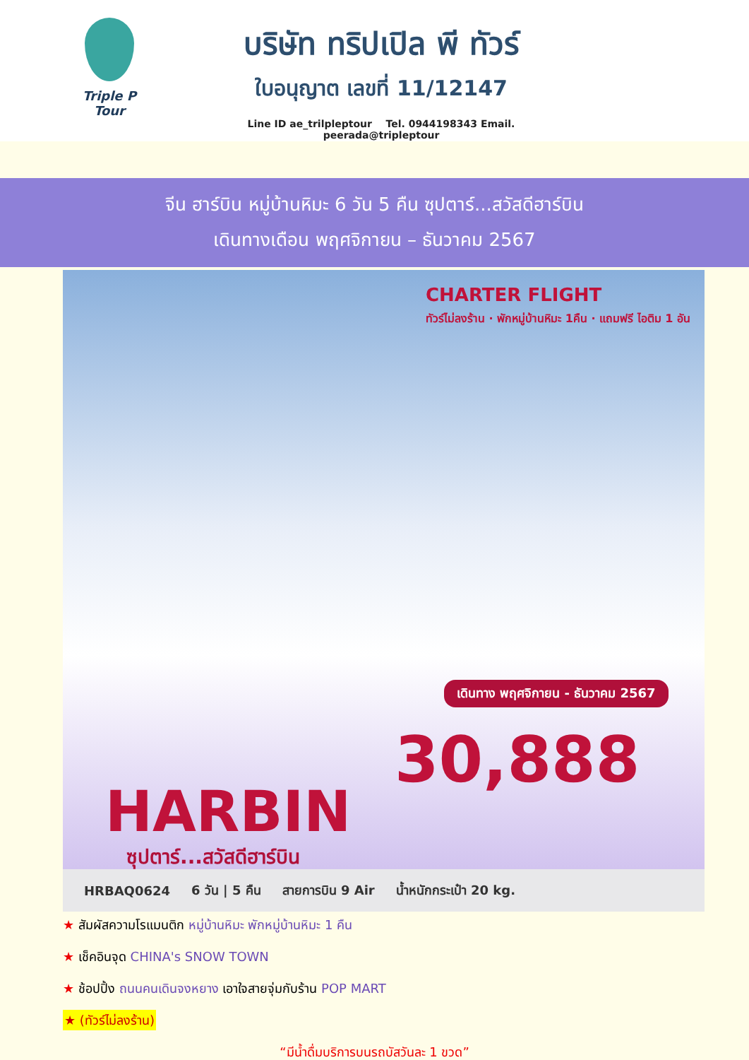Triple P Tour
บริษัท ทริปเปิล พี ทัวร์
ใบอนุญาต เลขที่ 11/12147
Line ID ae_trilpleptour Tel. 0944198343 Email. peerada@tripleptour
จีน ฮาร์บิน หมู่บ้านหิมะ 6 วัน 5 คืน ซุปตาร์...สวัสดีฮาร์บิน
เดินทางเดือน พฤศจิกายน – ธันวาคม 2567
CHARTER FLIGHT
ทัวร์ไม่ลงร้าน · พักหมู่บ้านหิมะ 1คืน · แถมฟรี ไอติม 1 อัน
เดินทาง พฤศจิกายน - ธันวาคม 2567
30,888
HARBIN
ซุปตาร์...สวัสดีฮาร์บิน
HRBAQ0624 6 วัน | 5 คืน สายการบิน 9 Air น้ำหนักกระเป๋า 20 kg.
★ สัมผัสความโรแมนติก หมู่บ้านหิมะ พักหมู่บ้านหิมะ 1 คืน
★ เช็คอินจุด CHINA's SNOW TOWN
★ ช้อปปิ้ง ถนนคนเดินจงหยาง เอาใจสายจุ่มกับร้าน POP MART
★ (ทัวร์ไม่ลงร้าน)
“มีน้ำดื่มบริการบนรถบัสวันละ 1 ขวด”